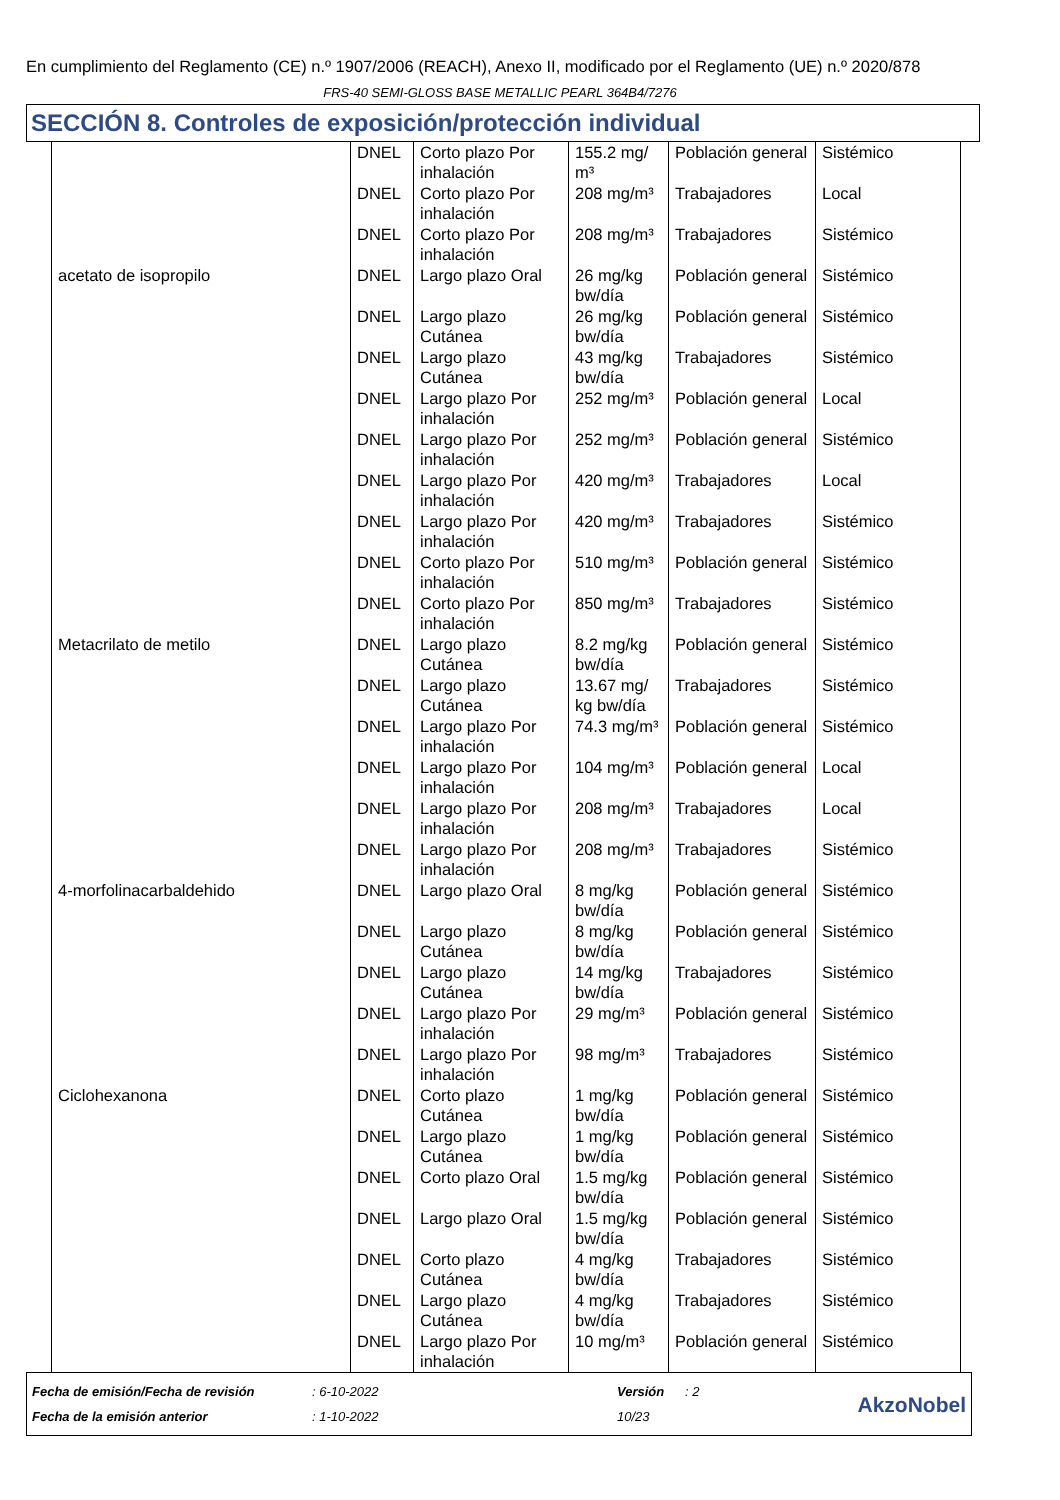En cumplimiento del Reglamento (CE) n.º 1907/2006 (REACH), Anexo II, modificado por el Reglamento (UE) n.º 2020/878
FRS-40 SEMI-GLOSS BASE METALLIC PEARL 364B4/7276
SECCIÓN 8. Controles de exposición/protección individual
| | DNEL | Corto plazo Por inhalación | 155.2 mg/ m³ | Población general | Sistémico |
| | DNEL | Corto plazo Por inhalación | 208 mg/m³ | Trabajadores | Local |
| | DNEL | Corto plazo Por inhalación | 208 mg/m³ | Trabajadores | Sistémico |
| acetato de isopropilo | DNEL | Largo plazo Oral | 26 mg/kg bw/día | Población general | Sistémico |
| | DNEL | Largo plazo Cutánea | 26 mg/kg bw/día | Población general | Sistémico |
| | DNEL | Largo plazo Cutánea | 43 mg/kg bw/día | Trabajadores | Sistémico |
| | DNEL | Largo plazo Por inhalación | 252 mg/m³ | Población general | Local |
| | DNEL | Largo plazo Por inhalación | 252 mg/m³ | Población general | Sistémico |
| | DNEL | Largo plazo Por inhalación | 420 mg/m³ | Trabajadores | Local |
| | DNEL | Largo plazo Por inhalación | 420 mg/m³ | Trabajadores | Sistémico |
| | DNEL | Corto plazo Por inhalación | 510 mg/m³ | Población general | Sistémico |
| | DNEL | Corto plazo Por inhalación | 850 mg/m³ | Trabajadores | Sistémico |
| Metacrilato de metilo | DNEL | Largo plazo Cutánea | 8.2 mg/kg bw/día | Población general | Sistémico |
| | DNEL | Largo plazo Cutánea | 13.67 mg/ kg bw/día | Trabajadores | Sistémico |
| | DNEL | Largo plazo Por inhalación | 74.3 mg/m³ | Población general | Sistémico |
| | DNEL | Largo plazo Por inhalación | 104 mg/m³ | Población general | Local |
| | DNEL | Largo plazo Por inhalación | 208 mg/m³ | Trabajadores | Local |
| | DNEL | Largo plazo Por inhalación | 208 mg/m³ | Trabajadores | Sistémico |
| 4-morfolinacarbaldehido | DNEL | Largo plazo Oral | 8 mg/kg bw/día | Población general | Sistémico |
| | DNEL | Largo plazo Cutánea | 8 mg/kg bw/día | Población general | Sistémico |
| | DNEL | Largo plazo Cutánea | 14 mg/kg bw/día | Trabajadores | Sistémico |
| | DNEL | Largo plazo Por inhalación | 29 mg/m³ | Población general | Sistémico |
| | DNEL | Largo plazo Por inhalación | 98 mg/m³ | Trabajadores | Sistémico |
| Ciclohexanona | DNEL | Corto plazo Cutánea | 1 mg/kg bw/día | Población general | Sistémico |
| | DNEL | Largo plazo Cutánea | 1 mg/kg bw/día | Población general | Sistémico |
| | DNEL | Corto plazo Oral | 1.5 mg/kg bw/día | Población general | Sistémico |
| | DNEL | Largo plazo Oral | 1.5 mg/kg bw/día | Población general | Sistémico |
| | DNEL | Corto plazo Cutánea | 4 mg/kg bw/día | Trabajadores | Sistémico |
| | DNEL | Largo plazo Cutánea | 4 mg/kg bw/día | Trabajadores | Sistémico |
| | DNEL | Largo plazo Por inhalación | 10 mg/m³ | Población general | Sistémico |
Fecha de emisión/Fecha de revisión
Fecha de la emisión anterior
: 6-10-2022
: 1-10-2022
Versión
10/23
: 2
AkzoNobel